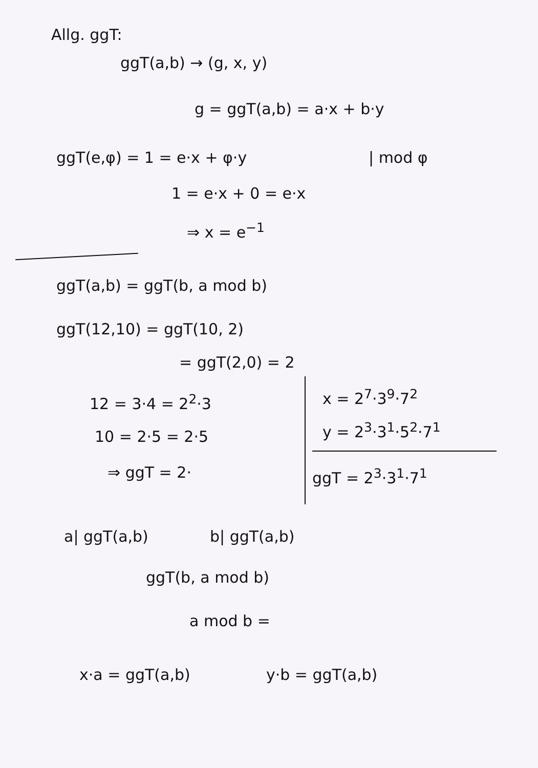Allg. ggT:
ggT(a,b) → (g, x, y)
g = ggT(a,b) = a·x + b·y
ggT(e,φ) = 1 = e·x + φ·y | mod φ
1 = e·x + 0 = e·x
⇒ x = e<sup>−1</sup>
ggT(a,b) = ggT(b, a mod b)
ggT(12,10) = ggT(10, 2)
= ggT(2,0) = 2
12 = 3·4 = 2<sup>2</sup>·3
10 = 2·5 = 2·5
⇒ ggT = 2·
x = 2<sup>7</sup>·3<sup>9</sup>·7<sup>2</sup>
y = 2<sup>3</sup>·3<sup>1</sup>·5<sup>2</sup>·7<sup>1</sup>
ggT = 2<sup>3</sup>·3<sup>1</sup>·7<sup>1</sup>
a| ggT(a,b) b| ggT(a,b)
ggT(b, a mod b)
a mod b =
x·a = ggT(a,b) y·b = ggT(a,b)